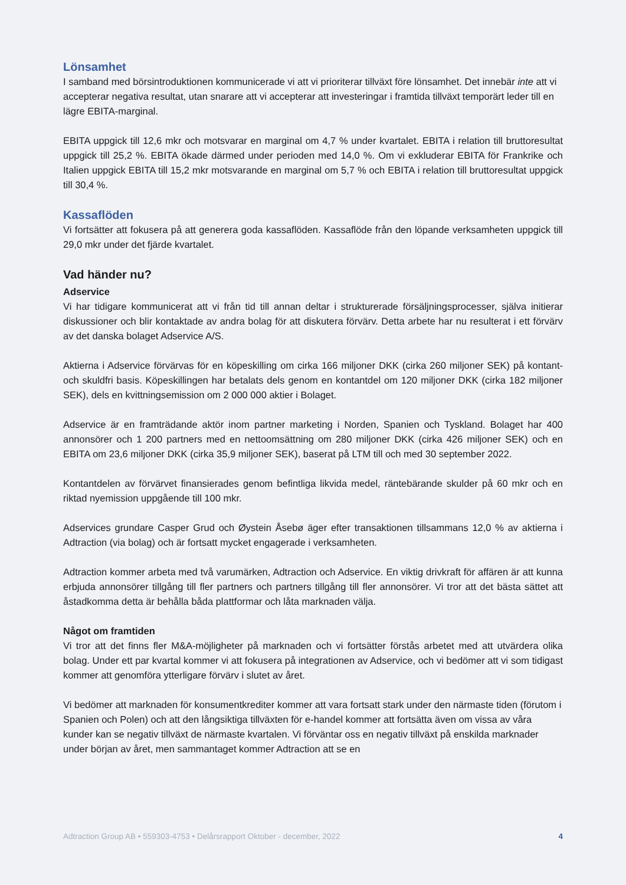Lönsamhet
I samband med börsintroduktionen kommunicerade vi att vi prioriterar tillväxt före lönsamhet. Det innebär inte att vi accepterar negativa resultat, utan snarare att vi accepterar att investeringar i framtida tillväxt temporärt leder till en lägre EBITA-marginal.
EBITA uppgick till 12,6 mkr och motsvarar en marginal om 4,7 % under kvartalet. EBITA i relation till bruttoresultat uppgick till 25,2 %. EBITA ökade därmed under perioden med 14,0 %. Om vi exkluderar EBITA för Frankrike och Italien uppgick EBITA till 15,2 mkr motsvarande en marginal om 5,7 % och EBITA i relation till bruttoresultat uppgick till 30,4 %.
Kassaflöden
Vi fortsätter att fokusera på att generera goda kassaflöden. Kassaflöde från den löpande verksamheten uppgick till 29,0 mkr under det fjärde kvartalet.
Vad händer nu?
Adservice
Vi har tidigare kommunicerat att vi från tid till annan deltar i strukturerade försäljningsprocesser, själva initierar diskussioner och blir kontaktade av andra bolag för att diskutera förvärv. Detta arbete har nu resulterat i ett förvärv av det danska bolaget Adservice A/S.
Aktierna i Adservice förvärvas för en köpeskilling om cirka 166 miljoner DKK (cirka 260 miljoner SEK) på kontant- och skuldfri basis. Köpeskillingen har betalats dels genom en kontantdel om 120 miljoner DKK (cirka 182 miljoner SEK), dels en kvittningsemission om 2 000 000 aktier i Bolaget.
Adservice är en framträdande aktör inom partner marketing i Norden, Spanien och Tyskland. Bolaget har 400 annonsörer och 1 200 partners med en nettoomsättning om 280 miljoner DKK (cirka 426 miljoner SEK) och en EBITA om 23,6 miljoner DKK (cirka 35,9 miljoner SEK), baserat på LTM till och med 30 september 2022.
Kontantdelen av förvärvet finansierades genom befintliga likvida medel, räntebärande skulder på 60 mkr och en riktad nyemission uppgående till 100 mkr.
Adservices grundare Casper Grud och Øystein Åsebø äger efter transaktionen tillsammans 12,0 % av aktierna i Adtraction (via bolag) och är fortsatt mycket engagerade i verksamheten.
Adtraction kommer arbeta med två varumärken, Adtraction och Adservice. En viktig drivkraft för affären är att kunna erbjuda annonsörer tillgång till fler partners och partners tillgång till fler annonsörer. Vi tror att det bästa sättet att åstadkomma detta är behålla båda plattformar och låta marknaden välja.
Något om framtiden
Vi tror att det finns fler M&A-möjligheter på marknaden och vi fortsätter förstås arbetet med att utvärdera olika bolag. Under ett par kvartal kommer vi att fokusera på integrationen av Adservice, och vi bedömer att vi som tidigast kommer att genomföra ytterligare förvärv i slutet av året.
Vi bedömer att marknaden för konsumentkrediter kommer att vara fortsatt stark under den närmaste tiden (förutom i Spanien och Polen) och att den långsiktiga tillväxten för e-handel kommer att fortsätta även om vissa av våra kunder kan se negativ tillväxt de närmaste kvartalen. Vi förväntar oss en negativ tillväxt på enskilda marknader under början av året, men sammantaget kommer Adtraction att se en
Adtraction Group AB • 559303-4753 • Delårsrapport Oktober - december, 2022 4